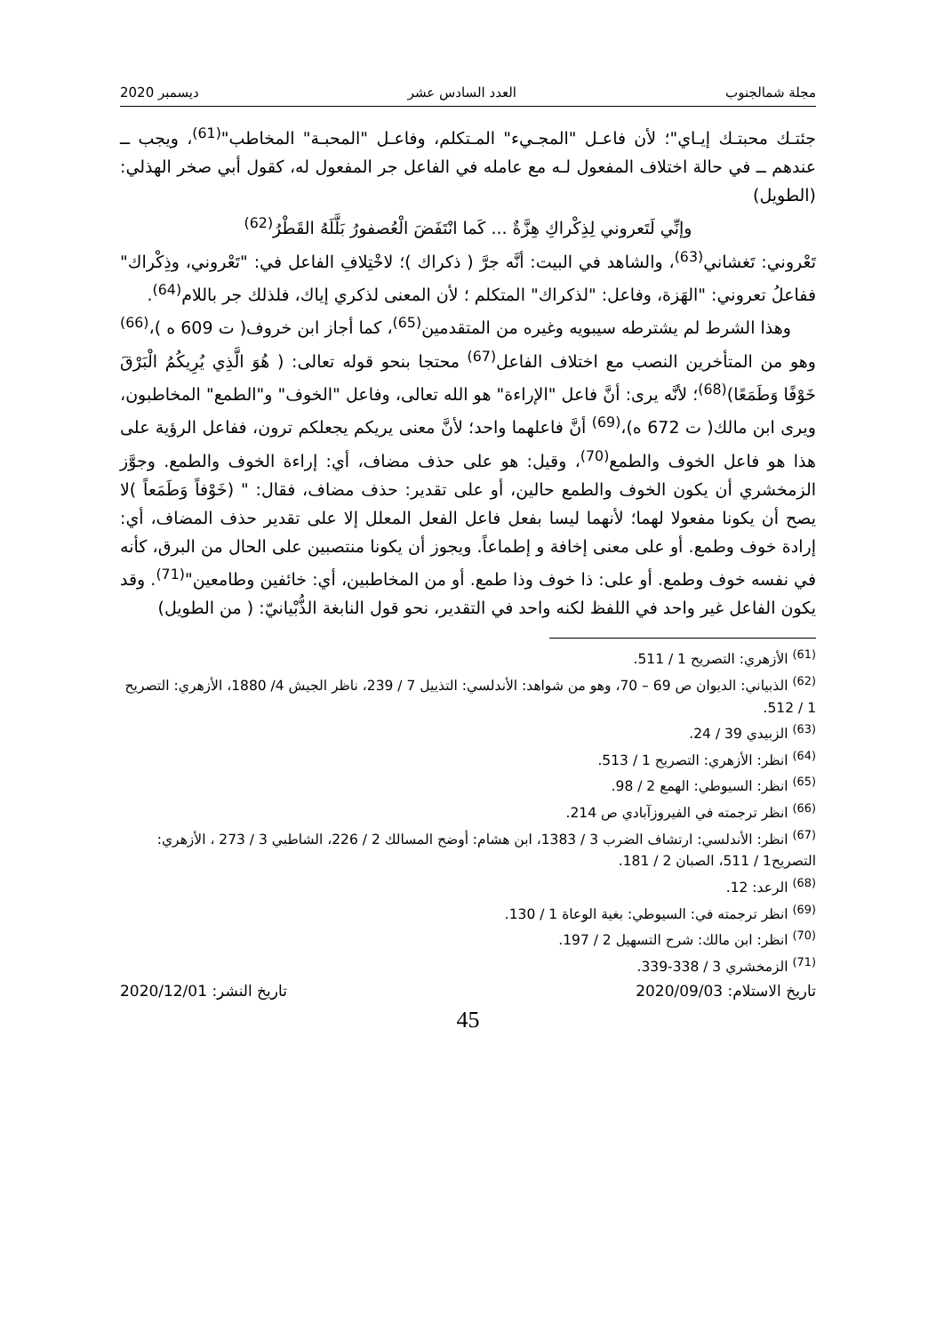مجلة شمالجنوب العدد السادس عشر ديسمبر 2020
جئتـك محبتـك إيـاي"؛ لأن فاعـل "المجـيء" المـتكلم، وفاعـل "المحبـة" المخاطب"<sup>(61)</sup>، ويجب ــ عندهم ــ في حالة اختلاف المفعول لـه مع عامله في الفاعل جر المفعول له، كقول أبي صخر الهذلي: (الطويل)
وإنِّي لَتَعروني لِذِكْراكِ هِزَّةٌ ... كَما انْتَفَضَ الْعُصفورُ بَلَّلَهُ القَطْرُ<sup>(62)</sup>
تَعْروني: تَغشاني<sup>(63)</sup>، والشاهد في البيت: أنَّه جرَّ ( ذكراك )؛ لاخْتِلافِ الفاعل في: "تَعْروني، وذِكْراك" ففاعلُ تعروني: "الهَزة، وفاعل: "لذكراك" المتكلم ؛ لأن المعنى لذكري إياك، فلذلك جر باللام<sup>(64)</sup>.
وهذا الشرط لم يشترطه سيبويه وغيره من المتقدمين<sup>(65)</sup>، كما أجاز ابن خروف( ت 609 ه )،<sup>(66)</sup> وهو من المتأخرين النصب مع اختلاف الفاعل<sup>(67)</sup> محتجا بنحو قوله تعالى: ( هُوَ الَّذِي يُرِيكُمُ الْبَرْقَ خَوْفًا وَطَمَعًا)<sup>(68)</sup>؛ لأنَّه يرى: أنَّ فاعل "الإراءة" هو الله تعالى، وفاعل "الخوف" و"الطمع" المخاطبون، ويرى ابن مالك( ت 672 ه)،<sup>(69)</sup> أنَّ فاعلهما واحد؛ لأنَّ معنى يريكم يجعلكم ترون، ففاعل الرؤية على هذا هو فاعل الخوف والطمع<sup>(70)</sup>، وقيل: هو على حذف مضاف، أي: إراءة الخوف والطمع. وجوَّز الزمخشري أن يكون الخوف والطمع حالين، أو على تقدير: حذف مضاف، فقال: " (خَوْفاً وَطَمَعاً )لا يصح أن يكونا مفعولا لهما؛ لأنهما ليسا بفعل فاعل الفعل المعلل إلا على تقدير حذف المضاف، أي: إرادة خوف وطمع. أو على معنى إخافة و إطماعاً. ويجوز أن يكونا منتصبين على الحال من البرق، كأنه في نفسه خوف وطمع. أو على: ذا خوف وذا طمع. أو من المخاطبين، أي: خائفين وطامعين"<sup>(71)</sup>. وقد يكون الفاعل غير واحد في اللفظ لكنه واحد في التقدير، نحو قول النابغة الذُّبْيانيّ: ( من الطويل)
<sup>(61)</sup> الأزهري: التصريح 1 / 511.
<sup>(62)</sup> الذبياني: الديوان ص 69 – 70، وهو من شواهد: الأندلسي: التذييل 7 / 239، ناظر الجيش 4/ 1880، الأزهري: التصريح 1 / 512.
<sup>(63)</sup> الزبيدي 39 / 24.
<sup>(64)</sup> انظر: الأزهري: التصريح 1 / 513.
<sup>(65)</sup> انظر: السيوطي: الهمع 2 / 98.
<sup>(66)</sup> انظر ترجمته في الفيروزآبادي ص 214.
<sup>(67)</sup> انظر: الأندلسي: ارتشاف الضرب 3 / 1383، ابن هشام: أوضح المسالك 2 / 226، الشاطبي 3 / 273 ، الأزهري: التصريح1 / 511، الصبان 2 / 181.
<sup>(68)</sup> الرعد: 12.
<sup>(69)</sup> انظر ترجمته في: السيوطي: بغية الوعاة 1 / 130.
<sup>(70)</sup> انظر: ابن مالك: شرح التسهيل 2 / 197.
<sup>(71)</sup> الزمخشري 3 / 338-339.
تاريخ الاستلام: 2020/09/03 تاريخ النشر: 2020/12/01
45